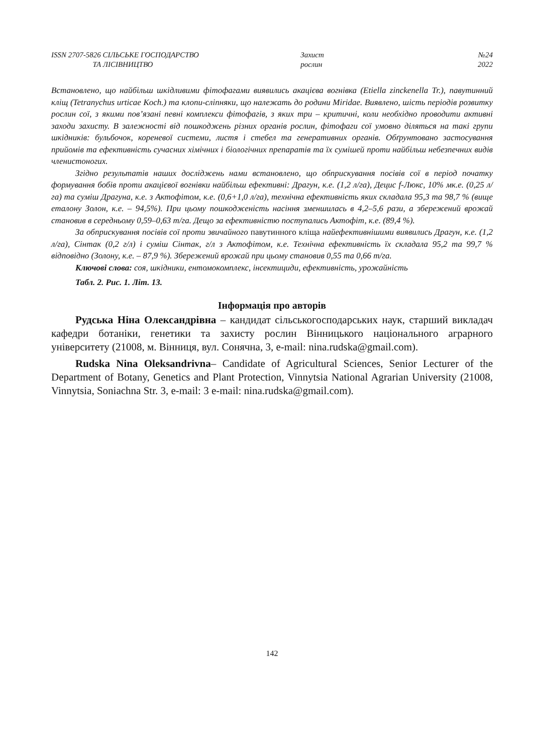ISSN 2707-5826 СІЛЬСЬКЕ ГОСПОДАРСТВО
ТА ЛІСІВНИЦТВО
Захист
рослин
№24
2022
Встановлено, що найбільш шкідливими фітофагами виявились акацієва вогнівка (Etiella zinckenella Tr.), павутинний кліщ (Tetranychus urticae Koch.) та клопи-сліпняки, що належать до родини Miridae. Виявлено, шість періодів розвитку рослин сої, з якими пов’язані певні комплекси фітофагів, з яких три – критичні, коли необхідно проводити активні заходи захисту. В залежності від пошкоджень різних органів рослин, фітофаги сої умовно діляться на такі групи шкідників: бульбочок, кореневої системи, листя і стебел та генеративних органів. Обґрунтовано застосування прийомів та ефективність сучасних хімічних і біологічних препаратів та їх сумішей проти найбільш небезпечних видів членистоногих.
Згідно результатів наших досліджень нами встановлено, що обприскування посівів сої в період початку формування бобів проти акацієвої вогнівки найбільш ефективні: Драгун, к.е. (1,2 л/га), Децис f-Люкс, 10% мк.е. (0,25 л/га) та суміш Драгуна, к.е. з Актофітом, к.е. (0,6+1,0 л/га), технічна ефективність яких складала 95,3 та 98,7 % (вище еталону Золон, к.е. – 94,5%). При цьому пошкодженість насіння зменшилась в 4,2–5,6 рази, а збережений врожай становив в середньому 0,59–0,63 т/га. Дещо за ефективністю поступались Актофіт, к.е. (89,4 %).
За обприскування посівів сої проти звичайного павутинного кліща найефективнішими виявились Драгун, к.е. (1,2 л/га), Сінтак (0,2 г/л) і суміш Сінтак, г/л з Актофітом, к.е. Технічна ефективність їх складала 95,2 та 99,7 % відповідно (Золону, к.е. – 87,9 %). Збережений врожай при цьому становив 0,55 та 0,66 т/га.
Ключові слова: соя, шкідники, ентомокомплекс, інсектициди, ефективність, урожайність
Табл. 2. Рис. 1. Літ. 13.
Інформація про авторів
Рудська Ніна Олександрівна – кандидат сільськогосподарських наук, старший викладач кафедри ботаніки, генетики та захисту рослин Вінницького національного аграрного університету (21008, м. Вінниця, вул. Сонячна, 3, e-mail: nina.rudska@gmail.com).
Rudska Nina Oleksandrivna– Candidate of Agricultural Sciences, Senior Lecturer of the Department of Botany, Genetics and Plant Protection, Vinnytsia National Agrarian University (21008, Vinnytsia, Soniachna Str. 3, e-mail: 3 e-mail: nina.rudska@gmail.com).
142